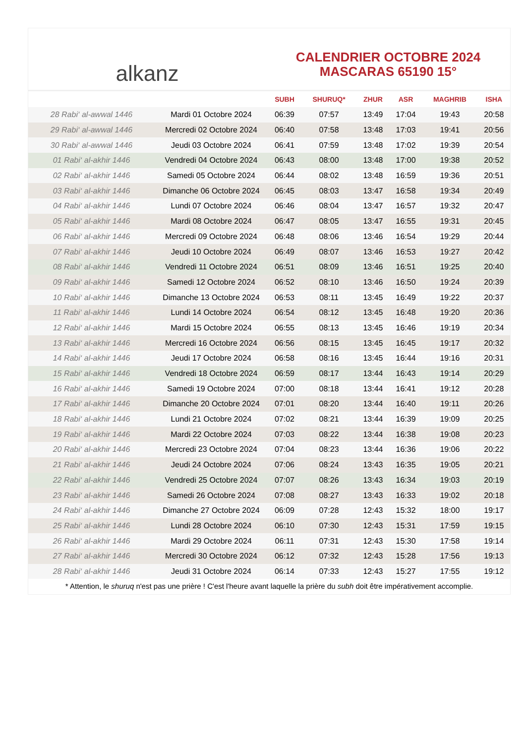alkanz
CALENDRIER OCTOBRE 2024
MASCARAS 65190 15°
| | | SUBH | SHURUQ* | ZHUR | ASR | MAGHRIB | ISHA |
| --- | --- | --- | --- | --- | --- | --- | --- |
| 28 Rabi‘ al-awwal 1446 | Mardi 01 Octobre 2024 | 06:39 | 07:57 | 13:49 | 17:04 | 19:43 | 20:58 |
| 29 Rabi‘ al-awwal 1446 | Mercredi 02 Octobre 2024 | 06:40 | 07:58 | 13:48 | 17:03 | 19:41 | 20:56 |
| 30 Rabi‘ al-awwal 1446 | Jeudi 03 Octobre 2024 | 06:41 | 07:59 | 13:48 | 17:02 | 19:39 | 20:54 |
| 01 Rabi‘ al-akhir 1446 | Vendredi 04 Octobre 2024 | 06:43 | 08:00 | 13:48 | 17:00 | 19:38 | 20:52 |
| 02 Rabi‘ al-akhir 1446 | Samedi 05 Octobre 2024 | 06:44 | 08:02 | 13:48 | 16:59 | 19:36 | 20:51 |
| 03 Rabi‘ al-akhir 1446 | Dimanche 06 Octobre 2024 | 06:45 | 08:03 | 13:47 | 16:58 | 19:34 | 20:49 |
| 04 Rabi‘ al-akhir 1446 | Lundi 07 Octobre 2024 | 06:46 | 08:04 | 13:47 | 16:57 | 19:32 | 20:47 |
| 05 Rabi‘ al-akhir 1446 | Mardi 08 Octobre 2024 | 06:47 | 08:05 | 13:47 | 16:55 | 19:31 | 20:45 |
| 06 Rabi‘ al-akhir 1446 | Mercredi 09 Octobre 2024 | 06:48 | 08:06 | 13:46 | 16:54 | 19:29 | 20:44 |
| 07 Rabi‘ al-akhir 1446 | Jeudi 10 Octobre 2024 | 06:49 | 08:07 | 13:46 | 16:53 | 19:27 | 20:42 |
| 08 Rabi‘ al-akhir 1446 | Vendredi 11 Octobre 2024 | 06:51 | 08:09 | 13:46 | 16:51 | 19:25 | 20:40 |
| 09 Rabi‘ al-akhir 1446 | Samedi 12 Octobre 2024 | 06:52 | 08:10 | 13:46 | 16:50 | 19:24 | 20:39 |
| 10 Rabi‘ al-akhir 1446 | Dimanche 13 Octobre 2024 | 06:53 | 08:11 | 13:45 | 16:49 | 19:22 | 20:37 |
| 11 Rabi‘ al-akhir 1446 | Lundi 14 Octobre 2024 | 06:54 | 08:12 | 13:45 | 16:48 | 19:20 | 20:36 |
| 12 Rabi‘ al-akhir 1446 | Mardi 15 Octobre 2024 | 06:55 | 08:13 | 13:45 | 16:46 | 19:19 | 20:34 |
| 13 Rabi‘ al-akhir 1446 | Mercredi 16 Octobre 2024 | 06:56 | 08:15 | 13:45 | 16:45 | 19:17 | 20:32 |
| 14 Rabi‘ al-akhir 1446 | Jeudi 17 Octobre 2024 | 06:58 | 08:16 | 13:45 | 16:44 | 19:16 | 20:31 |
| 15 Rabi‘ al-akhir 1446 | Vendredi 18 Octobre 2024 | 06:59 | 08:17 | 13:44 | 16:43 | 19:14 | 20:29 |
| 16 Rabi‘ al-akhir 1446 | Samedi 19 Octobre 2024 | 07:00 | 08:18 | 13:44 | 16:41 | 19:12 | 20:28 |
| 17 Rabi‘ al-akhir 1446 | Dimanche 20 Octobre 2024 | 07:01 | 08:20 | 13:44 | 16:40 | 19:11 | 20:26 |
| 18 Rabi‘ al-akhir 1446 | Lundi 21 Octobre 2024 | 07:02 | 08:21 | 13:44 | 16:39 | 19:09 | 20:25 |
| 19 Rabi‘ al-akhir 1446 | Mardi 22 Octobre 2024 | 07:03 | 08:22 | 13:44 | 16:38 | 19:08 | 20:23 |
| 20 Rabi‘ al-akhir 1446 | Mercredi 23 Octobre 2024 | 07:04 | 08:23 | 13:44 | 16:36 | 19:06 | 20:22 |
| 21 Rabi‘ al-akhir 1446 | Jeudi 24 Octobre 2024 | 07:06 | 08:24 | 13:43 | 16:35 | 19:05 | 20:21 |
| 22 Rabi‘ al-akhir 1446 | Vendredi 25 Octobre 2024 | 07:07 | 08:26 | 13:43 | 16:34 | 19:03 | 20:19 |
| 23 Rabi‘ al-akhir 1446 | Samedi 26 Octobre 2024 | 07:08 | 08:27 | 13:43 | 16:33 | 19:02 | 20:18 |
| 24 Rabi‘ al-akhir 1446 | Dimanche 27 Octobre 2024 | 06:09 | 07:28 | 12:43 | 15:32 | 18:00 | 19:17 |
| 25 Rabi‘ al-akhir 1446 | Lundi 28 Octobre 2024 | 06:10 | 07:30 | 12:43 | 15:31 | 17:59 | 19:15 |
| 26 Rabi‘ al-akhir 1446 | Mardi 29 Octobre 2024 | 06:11 | 07:31 | 12:43 | 15:30 | 17:58 | 19:14 |
| 27 Rabi‘ al-akhir 1446 | Mercredi 30 Octobre 2024 | 06:12 | 07:32 | 12:43 | 15:28 | 17:56 | 19:13 |
| 28 Rabi‘ al-akhir 1446 | Jeudi 31 Octobre 2024 | 06:14 | 07:33 | 12:43 | 15:27 | 17:55 | 19:12 |
* Attention, le shuruq n'est pas une prière ! C'est l'heure avant laquelle la prière du subh doit être impérativement accomplie.